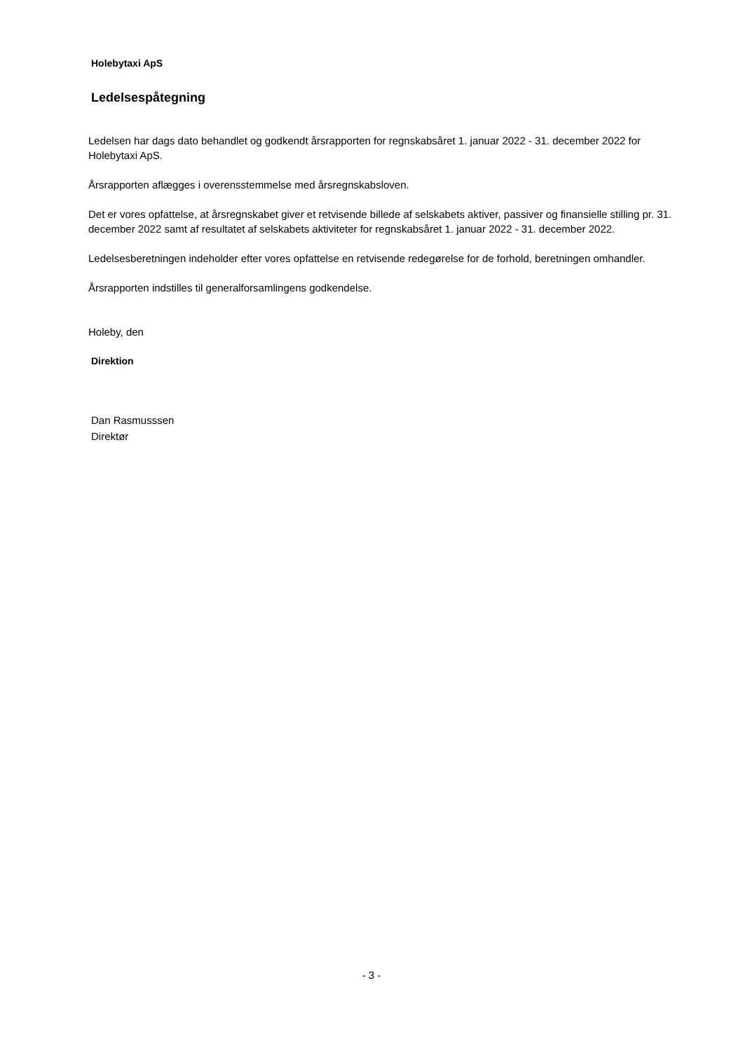Holebytaxi ApS
Ledelsespåtegning
Ledelsen har dags dato behandlet og godkendt årsrapporten for regnskabsåret 1. januar 2022 - 31. december 2022 for Holebytaxi ApS.
Årsrapporten aflægges i overensstemmelse med årsregnskabsloven.
Det er vores opfattelse, at årsregnskabet giver et retvisende billede af selskabets aktiver, passiver og finansielle stilling pr. 31. december 2022 samt af resultatet af selskabets aktiviteter for regnskabsåret 1. januar 2022 - 31. december 2022.
Ledelsesberetningen indeholder efter vores opfattelse en retvisende redegørelse for de forhold, beretningen omhandler.
Årsrapporten indstilles til generalforsamlingens godkendelse.
Holeby, den
Direktion
Dan Rasmusssen
Direktør
- 3 -